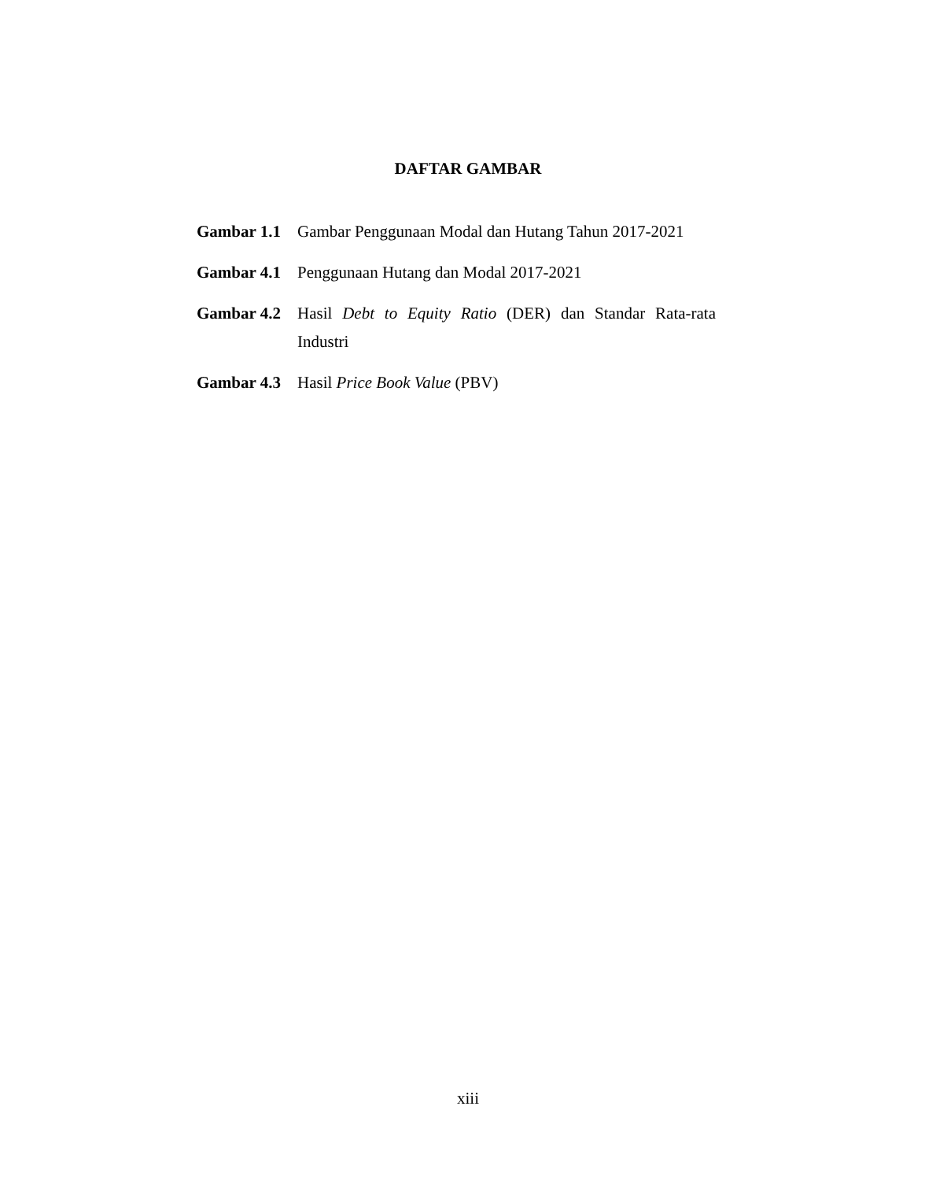DAFTAR GAMBAR
Gambar 1.1 Gambar Penggunaan Modal dan Hutang Tahun 2017-2021
Gambar 4.1 Penggunaan Hutang dan Modal 2017-2021
Gambar 4.2 Hasil Debt to Equity Ratio (DER) dan Standar Rata-rata Industri
Gambar 4.3 Hasil Price Book Value (PBV)
xiii